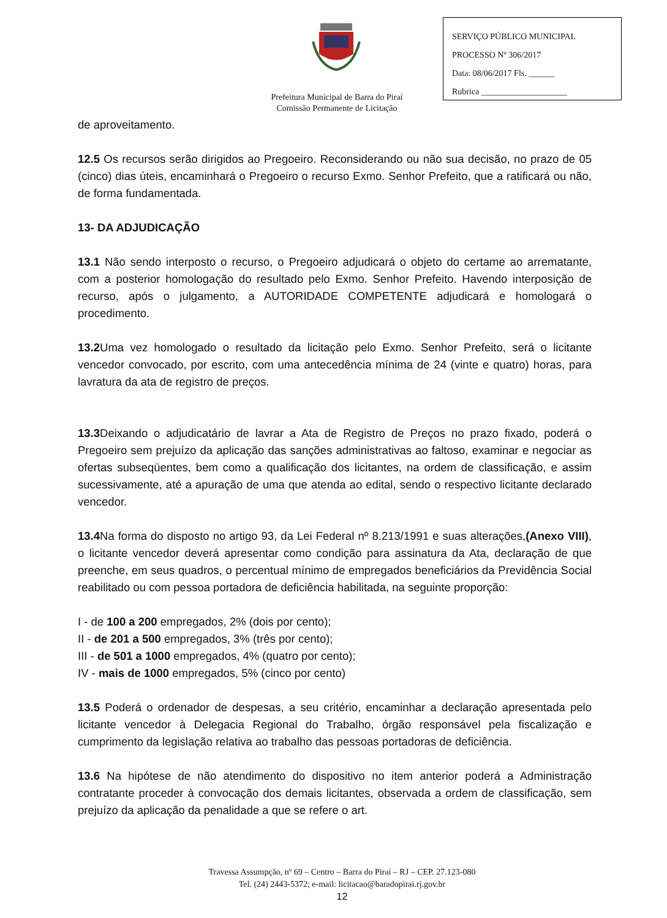Prefeitura Municipal de Barra do Piraí
Comissão Permanente de Licitação
SERVIÇO PÚBLICO MUNICIPAL
PROCESSO Nº 306/2017
Data: 08/06/2017 Fls. ______
Rubrica ____________________
de aproveitamento.
12.5 Os recursos serão dirigidos ao Pregoeiro. Reconsiderando ou não sua decisão, no prazo de 05 (cinco) dias úteis, encaminhará o Pregoeiro o recurso Exmo. Senhor Prefeito, que a ratificará ou não, de forma fundamentada.
13- DA ADJUDICAÇÃO
13.1 Não sendo interposto o recurso, o Pregoeiro adjudicará o objeto do certame ao arrematante, com a posterior homologação do resultado pelo Exmo. Senhor Prefeito. Havendo interposição de recurso, após o julgamento, a AUTORIDADE COMPETENTE adjudicará e homologará o procedimento.
13.2 Uma vez homologado o resultado da licitação pelo Exmo. Senhor Prefeito, será o licitante vencedor convocado, por escrito, com uma antecedência mínima de 24 (vinte e quatro) horas, para lavratura da ata de registro de preços.
13.3 Deixando o adjudicatário de lavrar a Ata de Registro de Preços no prazo fixado, poderá o Pregoeiro sem prejuízo da aplicação das sanções administrativas ao faltoso, examinar e negociar as ofertas subseqüentes, bem como a qualificação dos licitantes, na ordem de classificação, e assim sucessivamente, até a apuração de uma que atenda ao edital, sendo o respectivo licitante declarado vencedor.
13.4 Na forma do disposto no artigo 93, da Lei Federal nº 8.213/1991 e suas alterações,(Anexo VIII), o licitante vencedor deverá apresentar como condição para assinatura da Ata, declaração de que preenche, em seus quadros, o percentual mínimo de empregados beneficiários da Previdência Social reabilitado ou com pessoa portadora de deficiência habilitada, na seguinte proporção:
I - de 100 a 200 empregados, 2% (dois por cento);
II - de 201 a 500 empregados, 3% (três por cento);
III - de 501 a 1000 empregados, 4% (quatro por cento);
IV - mais de 1000 empregados, 5% (cinco por cento)
13.5 Poderá o ordenador de despesas, a seu critério, encaminhar a declaração apresentada pelo licitante vencedor à Delegacia Regional do Trabalho, órgão responsável pela fiscalização e cumprimento da legislação relativa ao trabalho das pessoas portadoras de deficiência.
13.6 Na hipótese de não atendimento do dispositivo no item anterior poderá a Administração contratante proceder à convocação dos demais licitantes, observada a ordem de classificação, sem prejuízo da aplicação da penalidade a que se refere o art.
Travessa Assumpção, nº 69 – Centro – Barra do Piraí – RJ – CEP. 27.123-080
Tel. (24) 2443-5372; e-mail: licitacao@baradopirai.rj.gov.br
12